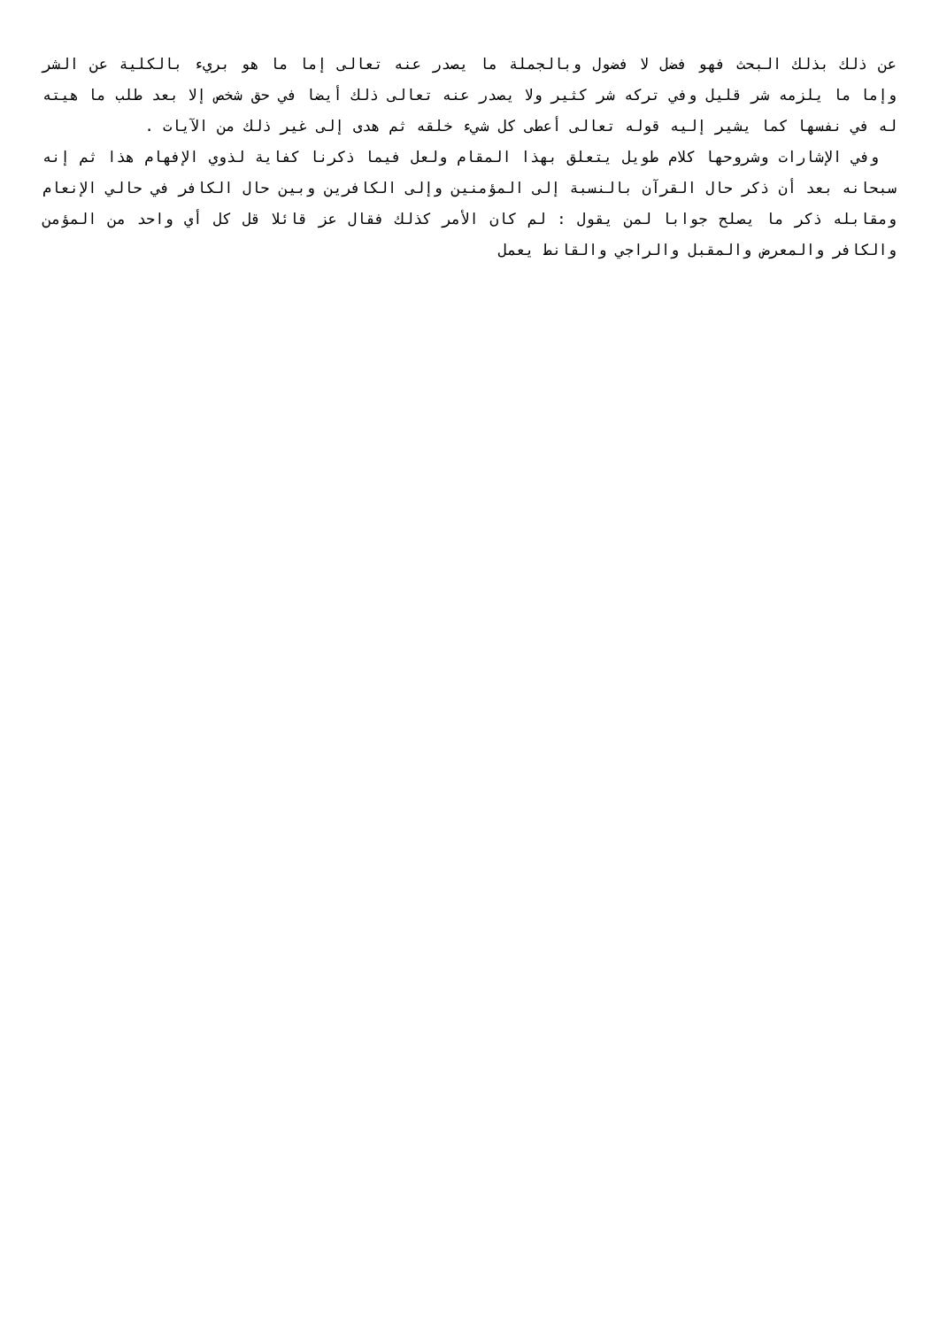عن ذلك بذلك البحث فهو فضل لا فضول وبالجملة ما يصدر عنه تعالى إما ما هو بريء بالكلية عن الشر وإما ما يلزمه شر قليل وفي تركه شر كثير ولا يصدر عنه تعالى ذلك أيضا في حق شخص إلا بعد طلب ما هيته له في نفسها كما يشير إليه قوله تعالى أعطى كل شيء خلقه ثم هدى إلى غير ذلك من الآيات .
وفي الإشارات وشروحها كلام طويل يتعلق بهذا المقام ولعل فيما ذكرنا كفاية لذوي الإفهام هذا ثم إنه سبحانه بعد أن ذكر حال القرآن بالنسبة إلى المؤمنين وإلى الكافرين وبين حال الكافر في حالي الإنعام ومقابله ذكر ما يصلح جوابا لمن يقول : لم كان الأمر كذلك فقال عز قائلا قل كل أي واحد من المؤمن والكافر والمعرض والمقبل والراجي والقانط يعمل